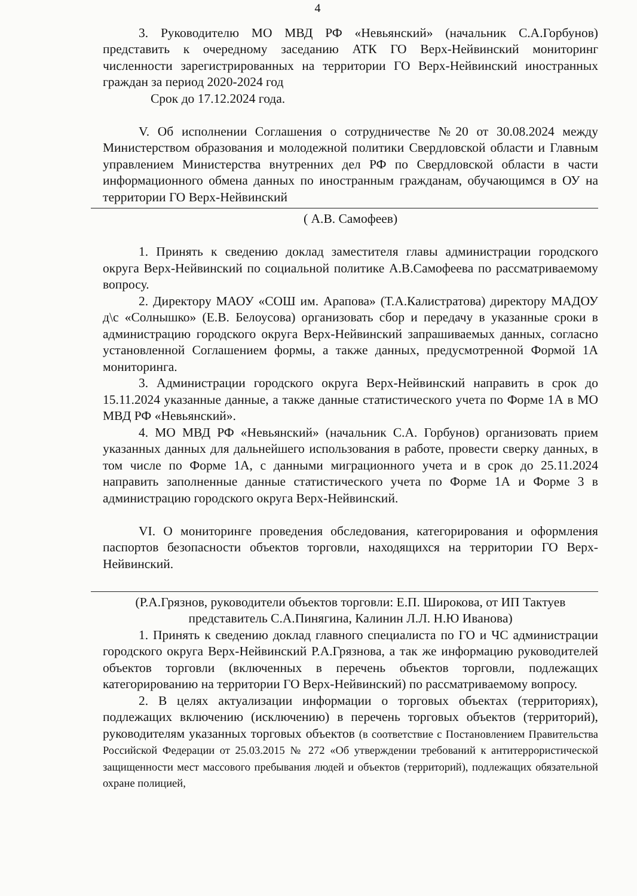4
3. Руководителю МО МВД РФ «Невьянский» (начальник С.А.Горбунов) представить к очередному заседанию АТК ГО Верх-Нейвинский мониторинг численности зарегистрированных на территории ГО Верх-Нейвинский иностранных граждан за период 2020-2024 год
Срок до 17.12.2024 года.
V. Об исполнении Соглашения о сотрудничестве №20 от 30.08.2024 между Министерством образования и молодежной политики Свердловской области и Главным управлением Министерства внутренних дел РФ по Свердловской области в части информационного обмена данных по иностранным гражданам, обучающимся в ОУ на территории ГО Верх-Нейвинский
( А.В. Самофеев)
1. Принять к сведению доклад заместителя главы администрации городского округа Верх-Нейвинский по социальной политике А.В.Самофеева по рассматриваемому вопросу.
2. Директору МАОУ «СОШ им. Арапова» (Т.А.Калистратова) директору МАДОУ д\с «Солнышко» (Е.В. Белоусова) организовать сбор и передачу в указанные сроки в администрацию городского округа Верх-Нейвинский запрашиваемых данных, согласно установленной Соглашением формы, а также данных, предусмотренной Формой 1А мониторинга.
3. Администрации городского округа Верх-Нейвинский направить в срок до 15.11.2024 указанные данные, а также данные статистического учета по Форме 1А в МО МВД РФ «Невьянский».
4. МО МВД РФ «Невьянский» (начальник С.А. Горбунов) организовать прием указанных данных для дальнейшего использования в работе, провести сверку данных, в том числе по Форме 1А, с данными миграционного учета и в срок до 25.11.2024 направить заполненные данные статистического учета по Форме 1А и Форме 3 в администрацию городского округа Верх-Нейвинский.
VI. О мониторинге проведения обследования, категорирования и оформления паспортов безопасности объектов торговли, находящихся на территории ГО Верх-Нейвинский.
(Р.А.Грязнов, руководители объектов торговли: Е.П. Широкова, от ИП Тактуев представитель С.А.Пинягина, Калинин Л.Л. Н.Ю Иванова)
1. Принять к сведению доклад главного специалиста по ГО и ЧС администрации городского округа Верх-Нейвинский Р.А.Грязнова, а так же информацию руководителей объектов торговли (включенных в перечень объектов торговли, подлежащих категорированию на территории ГО Верх-Нейвинский) по рассматриваемому вопросу.
2. В целях актуализации информации о торговых объектах (территориях), подлежащих включению (исключению) в перечень торговых объектов (территорий), руководителям указанных торговых объектов (в соответствие с Постановлением Правительства Российской Федерации от 25.03.2015 № 272 «Об утверждении требований к антитеррористической защищенности мест массового пребывания людей и объектов (территорий), подлежащих обязательной охране полицией,